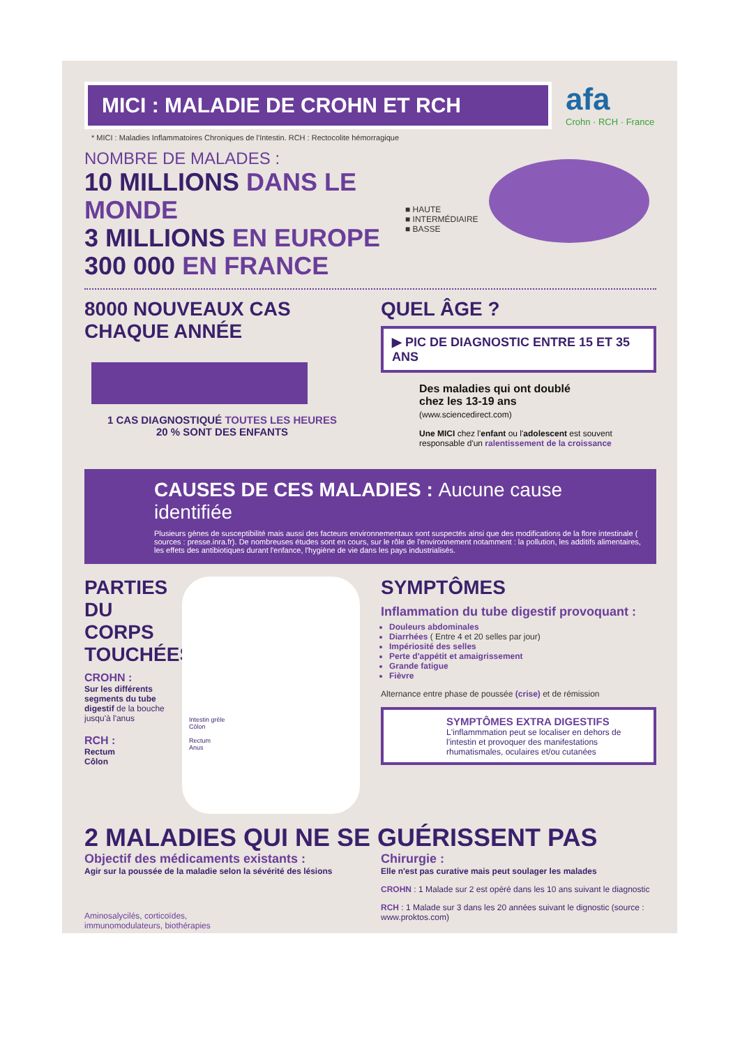MICI : MALADIE DE CROHN ET RCH
afa Crohn · RCH · France
* MICI : Maladies Inflammatoires Chroniques de l'Intestin. RCH : Rectocolite hémorragique
NOMBRE DE MALADES :
10 MILLIONS DANS LE MONDE
3 MILLIONS EN EUROPE
300 000 EN FRANCE
■ HAUTE
■ INTERMÉDIAIRE
■ BASSE
8000 NOUVEAUX CAS
CHAQUE ANNÉE
1 CAS DIAGNOSTIQUÉ TOUTES LES HEURES
20 % SONT DES ENFANTS
QUEL ÂGE ?
▶ PIC DE DIAGNOSTIC ENTRE 15 ET 35 ANS
Des maladies qui ont doublé
chez les 13-19 ans
(www.sciencedirect.com)
Une MICI chez l'enfant ou l'adolescent est souvent responsable d'un ralentissement de la croissance
CAUSES DE CES MALADIES : Aucune cause identifiée
Plusieurs gènes de susceptibilité mais aussi des facteurs environnementaux sont suspectés ainsi que des modifications de la flore intestinale ( sources : presse.inra.fr). De nombreuses études sont en cours, sur le rôle de l'environnement notamment : la pollution, les additifs alimentaires, les effets des antibiotiques durant l'enfance, l'hygiène de vie dans les pays industrialisés.
PARTIES DU CORPS TOUCHÉES
CROHN :
Sur les différents segments du tube digestif de la bouche jusqu'à l'anus
RCH :
Rectum
Côlon
Intestin grêle
Côlon
Rectum
Anus
SYMPTÔMES
Inflammation du tube digestif provoquant :
Douleurs abdominales
Diarrhées ( Entre 4 et 20 selles par jour)
Impériosité des selles
Perte d'appétit et amaigrissement
Grande fatigue
Fièvre
Alternance entre phase de poussée (crise) et de rémission
SYMPTÔMES EXTRA DIGESTIFS
L'inflammmation peut se localiser en dehors de l'intestin et provoquer des manifestations rhumatismales, oculaires et/ou cutanées
2 MALADIES QUI NE SE GUÉRISSENT PAS
Objectif des médicaments existants :
Agir sur la poussée de la maladie selon la sévérité des lésions
Aminosalycilés, corticoïdes,
immunomodulateurs, biothérapies
Chirurgie :
Elle n'est pas curative mais peut soulager les malades
CROHN : 1 Malade sur 2 est opéré dans les 10 ans suivant le diagnostic
RCH : 1 Malade sur 3 dans les 20 années suivant le dignostic (source : www.proktos.com)